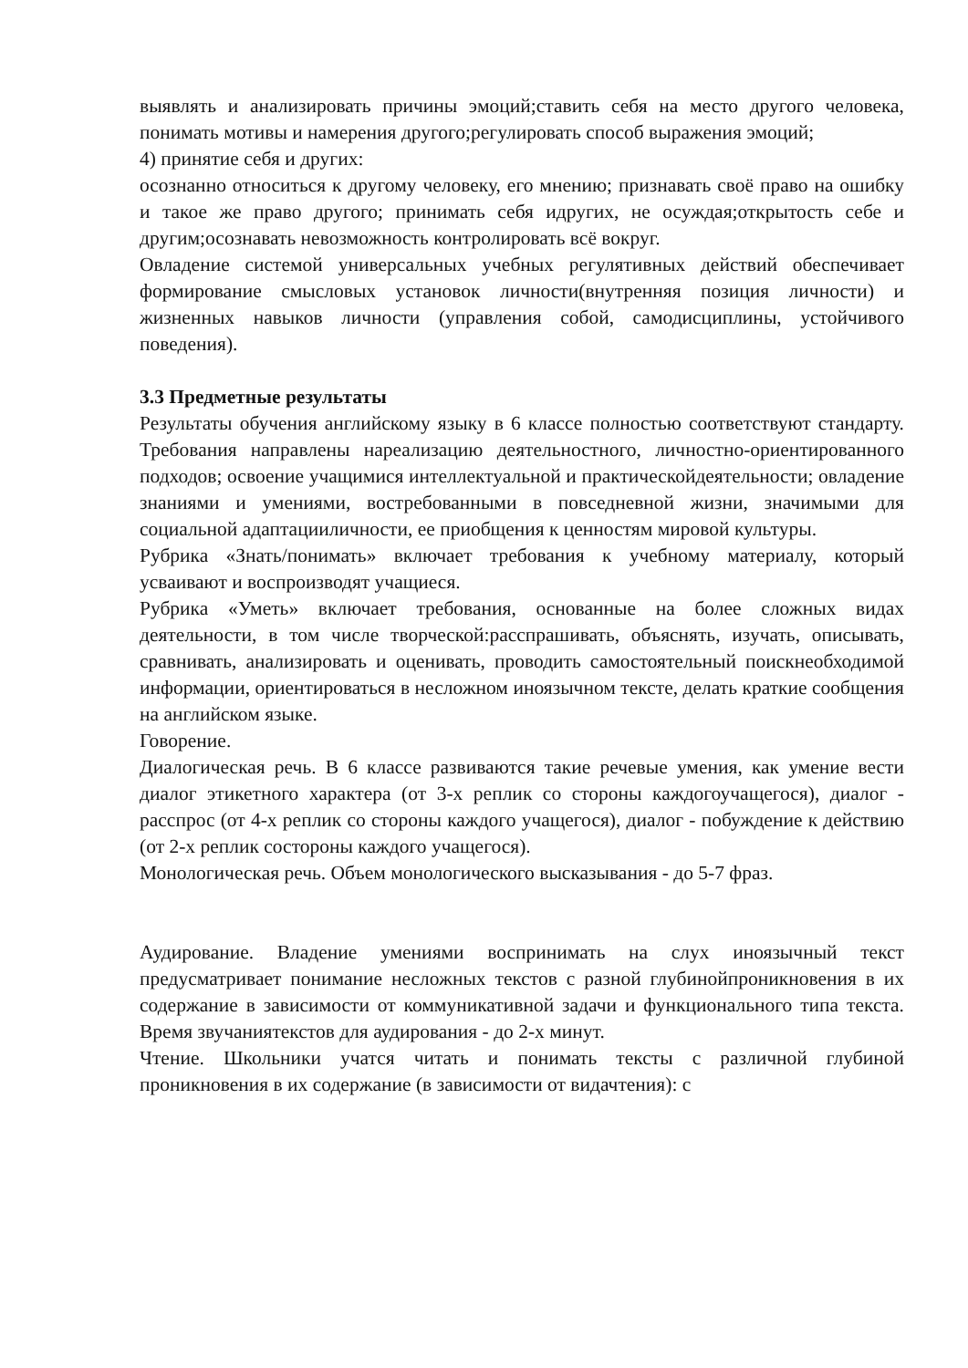выявлять и анализировать причины эмоций;ставить себя на место другого человека, понимать мотивы и намерения другого;регулировать способ выражения эмоций;
4) принятие себя и других:
осознанно относиться к другому человеку, его мнению; признавать своё право на ошибку и такое же право другого; принимать себя идругих, не осуждая;открытость себе и другим;осознавать невозможность контролировать всё вокруг.
Овладение системой универсальных учебных регулятивных действий обеспечивает формирование смысловых установок личности(внутренняя позиция личности) и жизненных навыков личности (управления собой, самодисциплины, устойчивого поведения).
3.3 Предметные результаты
Результаты обучения английскому языку в 6 классе полностью соответствуют стандарту. Требования направлены нареализацию деятельностного, личностно-ориентированного подходов; освоение учащимися интеллектуальной и практическойдеятельности; овладение знаниями и умениями, востребованными в повседневной жизни, значимыми для социальной адаптацииличности, ее приобщения к ценностям мировой культуры.
Рубрика «Знать/понимать» включает требования к учебному материалу, который усваивают и воспроизводят учащиеся.
Рубрика «Уметь» включает требования, основанные на более сложных видах деятельности, в том числе творческой:расспрашивать, объяснять, изучать, описывать, сравнивать, анализировать и оценивать, проводить самостоятельный поискнеобходимой информации, ориентироваться в несложном иноязычном тексте, делать краткие сообщения на английском языке.
Говорение.
Диалогическая речь. В 6 классе развиваются такие речевые умения, как умение вести диалог этикетного характера (от 3-х реплик со стороны каждогоучащегося), диалог - расспрос (от 4-х реплик со стороны каждого учащегося), диалог - побуждение к действию (от 2-х реплик состороны каждого учащегося).
Монологическая речь. Объем монологического высказывания - до 5-7 фраз.
Аудирование. Владение умениями воспринимать на слух иноязычный текст предусматривает понимание несложных текстов с разной глубинойпроникновения в их содержание в зависимости от коммуникативной задачи и функционального типа текста. Время звучаниятекстов для аудирования - до 2-х минут.
Чтение. Школьники учатся читать и понимать тексты с различной глубиной проникновения в их содержание (в зависимости от видачтения): с